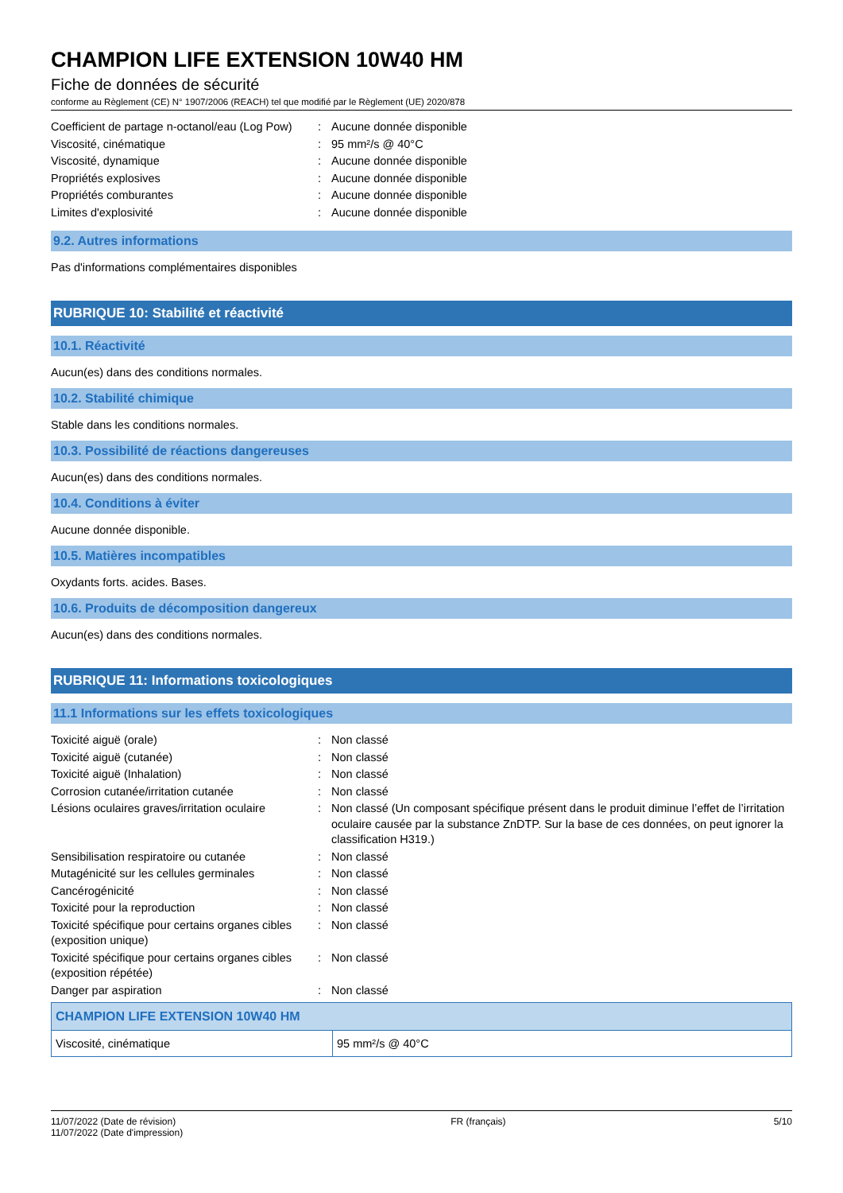CHAMPION LIFE EXTENSION 10W40 HM
Fiche de données de sécurité
conforme au Règlement (CE) N° 1907/2006 (REACH) tel que modifié par le Règlement (UE) 2020/878
| Coefficient de partage n-octanol/eau (Log Pow) | : | Aucune donnée disponible |
| Viscosité, cinématique | : | 95 mm²/s @ 40°C |
| Viscosité, dynamique | : | Aucune donnée disponible |
| Propriétés explosives | : | Aucune donnée disponible |
| Propriétés comburantes | : | Aucune donnée disponible |
| Limites d'explosivité | : | Aucune donnée disponible |
9.2. Autres informations
Pas d'informations complémentaires disponibles
RUBRIQUE 10: Stabilité et réactivité
10.1. Réactivité
Aucun(es) dans des conditions normales.
10.2. Stabilité chimique
Stable dans les conditions normales.
10.3. Possibilité de réactions dangereuses
Aucun(es) dans des conditions normales.
10.4. Conditions à éviter
Aucune donnée disponible.
10.5. Matières incompatibles
Oxydants forts. acides. Bases.
10.6. Produits de décomposition dangereux
Aucun(es) dans des conditions normales.
RUBRIQUE 11: Informations toxicologiques
11.1 Informations sur les effets toxicologiques
| Toxicité aiguë (orale) | : | Non classé |
| Toxicité aiguë (cutanée) | : | Non classé |
| Toxicité aiguë (Inhalation) | : | Non classé |
| Corrosion cutanée/irritation cutanée | : | Non classé |
| Lésions oculaires graves/irritation oculaire | : | Non classé (Un composant spécifique présent dans le produit diminue l’effet de l’irritation oculaire causée par la substance ZnDTP. Sur la base de ces données, on peut ignorer la classification H319.) |
| Sensibilisation respiratoire ou cutanée | : | Non classé |
| Mutagénicité sur les cellules germinales | : | Non classé |
| Cancérogénicité | : | Non classé |
| Toxicité pour la reproduction | : | Non classé |
| Toxicité spécifique pour certains organes cibles (exposition unique) | : | Non classé |
| Toxicité spécifique pour certains organes cibles (exposition répétée) | : | Non classé |
| Danger par aspiration | : | Non classé |
| CHAMPION LIFE EXTENSION 10W40 HM | |
| --- | --- |
| Viscosité, cinématique | 95 mm²/s @ 40°C |
11/07/2022 (Date de révision)
11/07/2022 (Date d'impression)
FR (français) 5/10